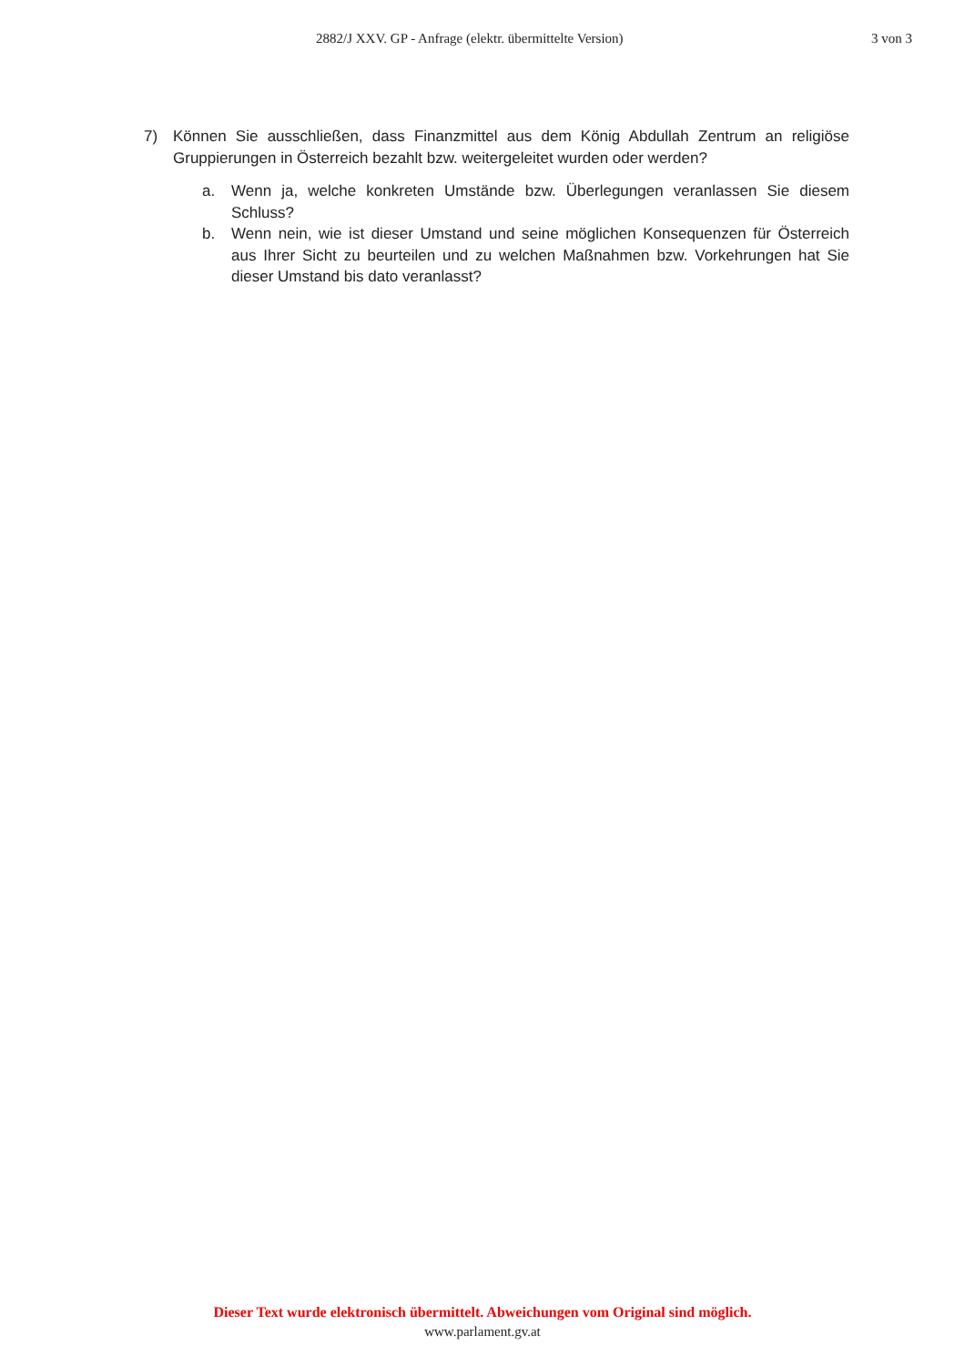2882/J XXV. GP - Anfrage (elektr. übermittelte Version) 3 von 3
7) Können Sie ausschließen, dass Finanzmittel aus dem König Abdullah Zentrum an religiöse Gruppierungen in Österreich bezahlt bzw. weitergeleitet wurden oder werden?
a. Wenn ja, welche konkreten Umstände bzw. Überlegungen veranlassen Sie diesem Schluss?
b. Wenn nein, wie ist dieser Umstand und seine möglichen Konsequenzen für Österreich aus Ihrer Sicht zu beurteilen und zu welchen Maßnahmen bzw. Vorkehrungen hat Sie dieser Umstand bis dato veranlasst?
Dieser Text wurde elektronisch übermittelt. Abweichungen vom Original sind möglich.
www.parlament.gv.at